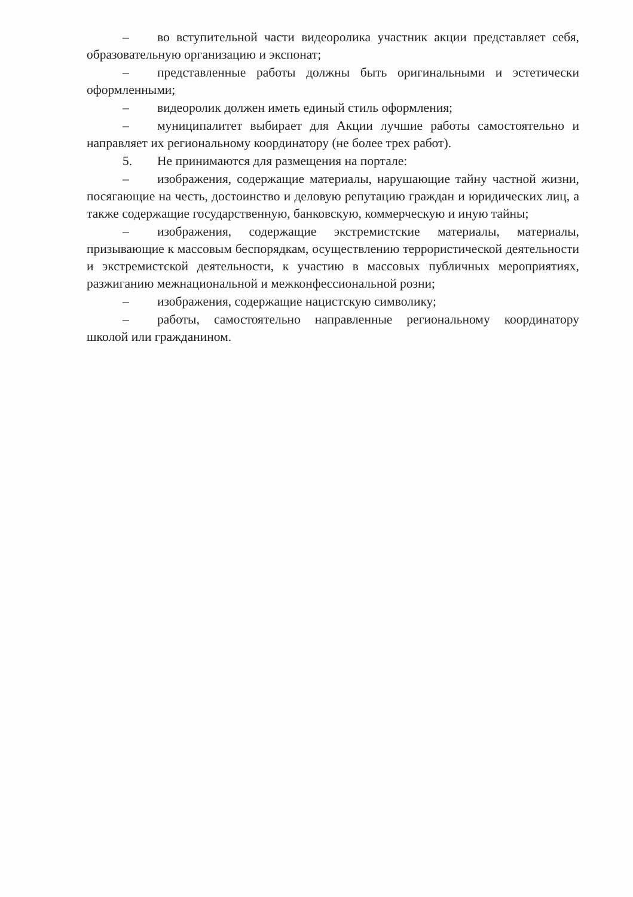– во вступительной части видеоролика участник акции представляет себя, образовательную организацию и экспонат;
– представленные работы должны быть оригинальными и эстетически оформленными;
– видеоролик должен иметь единый стиль оформления;
– муниципалитет выбирает для Акции лучшие работы самостоятельно и направляет их региональному координатору (не более трех работ).
5. Не принимаются для размещения на портале:
– изображения, содержащие материалы, нарушающие тайну частной жизни, посягающие на честь, достоинство и деловую репутацию граждан и юридических лиц, а также содержащие государственную, банковскую, коммерческую и иную тайны;
– изображения, содержащие экстремистские материалы, материалы, призывающие к массовым беспорядкам, осуществлению террористической деятельности и экстремистской деятельности, к участию в массовых публичных мероприятиях, разжиганию межнациональной и межконфессиональной розни;
– изображения, содержащие нацистскую символику;
– работы, самостоятельно направленные региональному координатору школой или гражданином.